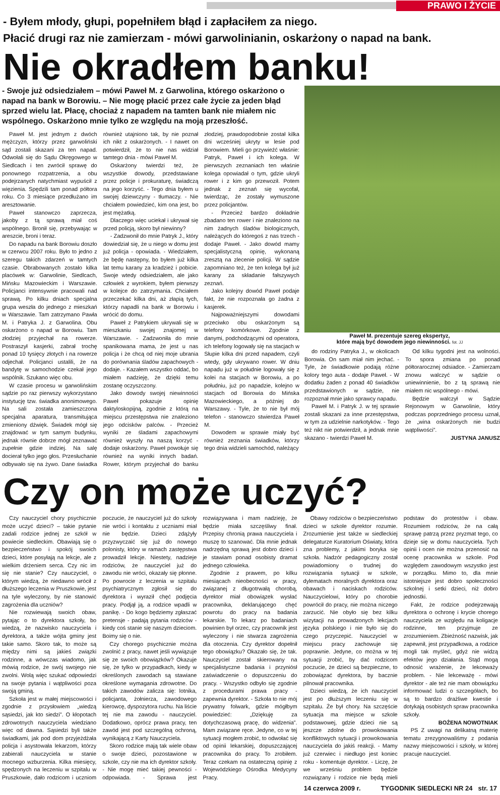PRAWO I ŻYCIE
- Byłem młody, głupi, popełniłem błąd i zapłaciłem za niego.
Płacić drugi raz nie zamierzam - mówi garwolinianin, oskarżony o napad na bank.
Nie okradłem banku!
- Swoje już odsiedziałem – mówi Paweł M. z Garwolina, którego oskarżono o napad na bank w Borowiu. – Nie mogę płacić przez całe życie za jeden błąd sprzed wielu lat. Płacę, chociaż z napadem na tamten bank nie miałem nic wspólnego. Oskarżono mnie tylko ze względu na moją przeszłość.
Paweł M. jest jednym z dwóch mężczyzn, którzy przez garwoliński sąd zostali skazani za ten napad. Odwołali się do Sądu Okręgowego w Siedlcach i ten zwrócił sprawę do ponownego rozpatrzenia, a obu podejrzanych natychmiast wypuścił z więzienia. Spędzili tam ponad półtora roku. Co 3 miesiące przedłużano im aresztowanie.
Paweł stanowczo zaprzecza, jakoby z tą sprawą miał coś wspólnego. Bronił się, przebywając w areszcie, broni i teraz.
Do napadu na bank Borowiu doszło w czerwcu 2007 roku. Było to jedno z szeregu takich zdarzeń w tamtych czasie. Obrabowanych zostało kilka placówek w: Garwolinie, Siedlcach, Mińsku Mazowieckim i Warszawie. Policjanci intensywnie pracowali nad sprawą. Po kilku dniach specjalna grupa weszła do jednego z mieszkań w Warszawie. Tam zatrzymano Pawła M. i Patryka J. z Garwolina. Obu oskarżono o napad w Borowiu. Tam złodziej przyjechał na rowerze. Postraszył kasjerki, zabrał trochę ponad 10 tysięcy złotych i na rowerze odjechał. Policjanci ustalili, że na bandytę w samochodzie czekał jego wspólnik. Szukano więc obu.
W czasie procesu w garwolińskim sądzie po raz pierwszy wykorzystano instytucję tzw. świadka anonimowego. Na sali została zamieszczona specjalna aparatura, transmitująca zmieniony dźwięk. Świadek mógł się znajdować w tym samym budynku, jednak równie dobrze mógł zeznawać zupełnie gdzie indziej. Na salę docierał tylko jego głos. Przesłuchanie odbywało się na żywo. Dane świadka również utajniono tak, by nie poznał ich nikt z oskarżonych. - I nawet on potwierdził, że to nie nas widział tamtego dnia - mówi Paweł M.
Oskarżony twierdzi też, że wszystkie dowody, przedstawiane przez policje i prokuraturę, świadczą na jego korzyść. - Tego dnia byłem u swojej dziewczyny - tłumaczy. - Nie chciałem powiedzieć, kim ona jest, bo jest mężatką.
Dlaczego więc uciekał i ukrywał się przed policją, skoro był niewinny?
- Zadzwonił do mnie Patryk J., który dowiedział się, że u niego w domu jest już policja - opowiada. - Wiedziałem, że będę następny, bo byłem już kilka lat temu karany za kradzież i pobicie. Swoje wtedy odsiedziałem, ale jako człowiek z wyrokiem, byłem pierwszy w kolejce do zatrzymania. Chciałem przeczekać kilka dni, aż złapią tych, którzy napadli na bank w Borowiu i wrócić do domu.
Paweł z Patrykiem ukrywali się w mieszkaniu swojej znajomej w Warszawie. - Zadzwoniła do mnie spanikowana mama, że jest u nas policja i że chcą od niej moje ubrania do porównania śladów zapachowych - dodaje. - Kazałem wszystko oddać, bo miałem nadzieję, że dzięki temu zostanę oczyszczony.
Jako dowody swojej niewinności Paweł pokazuje opinię daktyloskopijną, zgodnie z którą na miejscu przestępstwa nie znaleziono jego odcisków palców. - Przecież wyniki ze śladami zapachowymi również wyszły na naszą korzyć - dodaje oskarżony. Paweł powołuje się również na wyniki innych badań. Rower, którym przyjechał do banku złodziej, prawdopodobnie został kilka dni wcześniej ukryty w lesie pod Borowiem. Mieli go przywieźć właśnie: Patryk, Paweł i ich kolega. W pierwszych zeznaniach ten właśnie kolega opowiadał o tym, gdzie ukryli rower i z kim go przewoził. Potem jednak z zeznań się wycofał, twierdząc, że zostały wymuszone przez policjantów.
- Przecież bardzo dokładnie zbadano ten rower i nie znaleziono na nim żadnych śladów biologicznych, należących do któregoś z nas trzech - dodaje Paweł. - Jako dowód mamy specjalistyczną opinię, wykonaną zresztą na zlecenie policji. W sądzie zapomniano też, że ten kolega był już karany za składanie fałszywych zeznań.
Jako kolejny dowód Paweł podaje fakt, że nie rozpoznała go żadna z kasjerek.
Najpoważniejszymi dowodami przeciwko obu oskarżonym są telefony komórkowe. Zgodnie z danymi, podchodzącymi od operatora, ich telefony logowały się na stacjach w Słupie kilka dni przed napadem, czyli wtedy, gdy ukrywano rower. W dniu napadu już w południe logowały się z kolei na stacjach w Borowiu, a po południu, już po napadzie, kolejno w stacjach od Borowia do Mińska Mazowieckiego, a później do Warszawy. - Tyle, że to nie był mój telefon - stanowczo stwierdza Paweł M.
Dowodem w sprawie miały być również zeznania świadków, którzy tego dnia widzieli samochód, należący
Paweł M. prezentuje szereg ekspertyz,
które mają być dowodem jego niewinności. fot. JJ
do rodziny Patryka J., w okolicach Borowia. On sam miał nim jechać. - Tyle, że świadkowie podają różne kolory tego auta - dodaje Paweł. - W dodatku żaden z ponad 40 świadków przedstawionych w sądzie, nie rozpoznał mnie jako sprawcy napadu.
Paweł M. i Patryk J. w tej sprawie zostali skazani za inne przestępstwa, w tym za udzielnie narkotyków. - Tego też nikt nie potwierdził, a jednak mnie skazano - twierdzi Paweł M.
Od kilku tygodni jest na wolności. To spora zmiana po ponad półtorarocznej odsiadce. - Zamierzam znowu walczyć w sądzie o uniewinnienie, bo z tą sprawą nie miałem nic wspólnego - mówi.
Będzie walczył w Sądzie Rejonowym w Garwolinie, który podczas poprzedniego procesu uznał, że „wina oskarżonych nie budzi wątpliwości”.
JUSTYNA JANUSZ
Czy on może uczyć?
Czy nauczyciel chory psychicznie może uczyć dzieci? – takie pytanie zadali rodzice jednej ze szkół w powiecie siedleckim. Obawiają się o bezpieczeństwo i spokój swoich dzieci, które posyłają na lekcje, ale z wielkim drżeniem serca. Czy nic im się nie stanie? Czy nauczyciel, o którym wiedzą, że niedawno wrócił z dłuższego leczenia w Pruszkowie, jest na tyle wyleczony, by nie stanowić zagrożenia dla uczniów?
Nie rozwiewają swoich obaw, pytając o to dyrektora szkoły, bo wiedzą, że nazwisko nauczyciela i dyrektora, a także wójta gminy jest takie samo. Skoro tak, to może są między nimi są jakieś związki rodzinne, a wówczas wiadomo, jak mówią rodzice, że swój swojego nie zwolni. Wolą więc szukać odpowiedzi na swoje pytania i wątpliwości poza swoją gminą.
Szkoła jest w małej miejscowości i zgodnie z przysłowiem „wiedzą sąsiedzi, jak kto siedzi”. O kłopotach zdrowotnych nauczyciela wiedziano więc od dawna. Sąsiedzi byli także świadkami, jak pod dom przyjeżdżała policja i asystowała lekarzom, którzy zabierali nauczyciela w stanie mocnego wzburzenia. Kilka miesięcy, spędzonych na leczeniu w szpitalu w Pruszkowie, dało rodzicom i uczniom poczucie, że nauczyciel już do szkoły nie wróci i kontaktu z uczniami miał nie będzie. Dzieci zdążyły przyzwyczaić się już do nowego polonisty, który w ramach zastępstwa prowadził lekcje. Niestety, nadzieje rodziców, że nauczyciel już do zawodu nie wróci, okazały się płonne. Po powrocie z leczenia w szpitalu psychiatrycznym zgłosił się do dyrektora i wyraził chęć podjęcia pracy. Podjął ją, a rodzice wpadli w panikę. - Do kogo będziemy zgłaszać pretensje - padają pytania rodziców - kiedy coś stanie się naszym dzieciom. Boimy się o nie.
Czy chorego psychicznie można zwolnić z pracy, nawet jeśli wywiązuje się ze swoich obowiązków? Okazuje się, że tylko w przypadkach, kiedy w określonych zawodach są stawiane określone wymagania zdrowotne. Do takich zawodów zalicza się: lotnika, policjanta, żołnierza, zawodowego kierowcę, dyspozytora ruchu. Na liście tej nie ma zawodu - nauczyciel. Dodatkowo, oprócz prawa pracy, ten zawód jest pod szczególną ochroną, wynikającą z Karty Nauczyciela.
Skoro rodzice mają tak wiele obaw o swoje dzieci, pozostawione w szkole, czy nie ma ich dyrektor szkoły. - Nie mogę mieć takiej pewności - odpowiada. - Sprawa jest rozwiązywana i mam nadzieję, że będzie miała szczęśliwy finał. Przepisy chronią prawa nauczyciela i muszę to szanować. Dla mnie jednak nadrzędną sprawą jest dobro dzieci i je stawiam ponad osobisty dramat jednego człowieka.
Zgodnie z prawem, po kilku miesiącach nieobecności w pracy, związanej z długotrwałą chorobą, dyrektor miał obowiązek wysłać pracownika, deklarującego chęć powrotu do pracy na badania lekarskie. To lekarz po badaniach powinien był orzec, czy pracownik jest wyleczony i nie stwarza zagrożenia dla otoczenia. Czy dyrektor dopełnił tego obowiązku? Okazało się, że tak. Nauczyciel został skierowany na specjalistyczne badania i przyniósł zaświadczenie o dopuszczeniu do pracy. - Wszystko odbyło się zgodnie z procedurami prawa pracy - zapewnia dyrektor. - Szkoła to nie mój prywatny folwark, gdzie mógłbym powiedzieć: „Dziękuję za dotychczasową pracę, do widzenia”. Mam związane ręce. Jedyne, co w tej sytuacji mogłem zrobić, to odwołać się od opinii lekarskiej, dopuszczającej pracownika do pracy. To zrobiłem. Teraz czekam na ostateczną opinię z Wojewódzkiego Ośrodka Medycyny Pracy.
Obawy rodziców o bezpieczeństwo dzieci w szkole dyrektor rozumie. Zrozumienie jest także w siedleckiej delegaturze Kuratorium Oświaty, która zna problemy, z jakimi boryka się szkoła. Nadzór pedagogiczny został powiadomiony o trudnej do rozwiązania sytuacji w szkole, dylematach moralnych dyrektora oraz obawach i naciskach rodziców. Nauczycielowi, który po chorobie powrócił do pracy, nie można niczego zarzucić. Nie obyło się bez kilku wizytacji na prowadzonych lekcjach języka polskiego i nie było się do czego przyczepić. Nauczyciel w miejscu pracy zachowuje się poprawnie. Jedyne, co można w tej sytuacji zrobić, by dać rodzicom poczucie, że dzieci są bezpieczne, to zobowiązać dyrektora, by bacznie pilnował pracownika.
Dzieci wiedzą, że ich nauczyciel jest po dłuższym leczeniu się w szpitalu. Że był chory. Na szczęście sytuacja ma miejsce w szkole podstawowej, gdzie dzieci nie są jeszcze zdolne do prowokowania konfliktowych sytuacji i prowokowania nauczyciela do jakiś reakcji. - Mamy już czerwiec i niedługo jest koniec roku - komentuje dyrektor. - Liczę, że we wrześniu problem będzie rozwiązany i rodzice nie będą mieli podstaw do protestów i obaw. Rozumiem rodziców, że na całą sprawę patrzą przez pryzmat tego, co dzieje się w domu nauczyciela. Tych opinii i ocen nie można przenosić na ocenę pracownika w szkole. Pod względem zawodowym wszystko jest w porządku. Mimo to, dla mnie istotniejsze jest dobro społeczności szkolnej i setki dzieci, niż dobro jednostki.
Fakt, że rodzice podejrzewają dyrektora o ochronę i krycie chorego nauczyciela ze względu na koligacje rodzinne, ten przyjmuje ze zrozumieniem. Zbieżność nazwisk, jak zapewnił, jest przypadkowa, a rodzice mogli tak myśleć, gdyż nie widzą efektów jego działania. Stąd mogą odnosić wrażenie, że lekceważy problem. - Nie lekceważę - mówi dyrektor - ale też nie mam obowiązku informować ludzi o szczegółach, bo są to bardzo drażliwe kwestie i dotykają osobistych spraw pracownika szkoły.
BOŻENA NOWOTNIAK
PS Z uwagi na delikatną materię tematu zrezygnowaliśmy z podania nazwy miejscowości i szkoły, w której pracuje nauczyciel.
14 czerwca 2009 r. TYGODNIK SIEDLECKI NR 24 str. 17